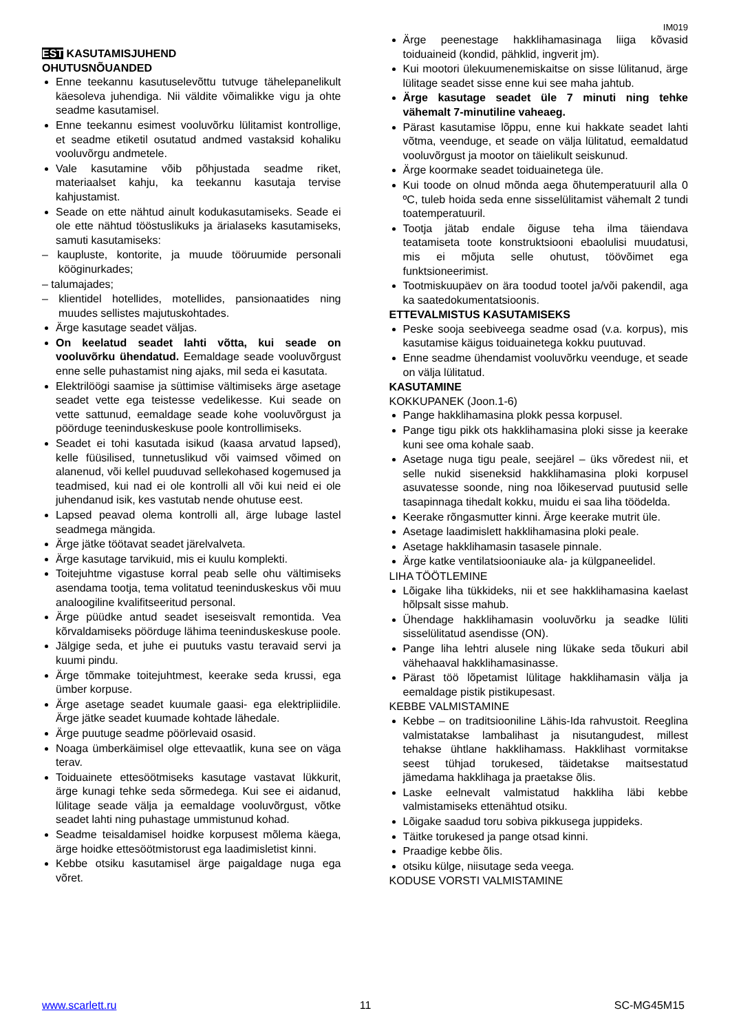IM019
EST KASUTAMISJUHEND
OHUTUSNÕUANDED
Enne teekannu kasutuselevõttu tutvuge tähelepanelikult käesoleva juhendiga. Nii väldite võimalikke vigu ja ohte seadme kasutamisel.
Enne teekannu esimest vooluvõrku lülitamist kontrollige, et seadme etiketil osutatud andmed vastaksid kohaliku vooluvõrgu andmetele.
Vale kasutamine võib põhjustada seadme riket, materiaalset kahju, ka teekannu kasutaja tervise kahjustamist.
Seade on ette nähtud ainult kodukasutamiseks. Seade ei ole ette nähtud tööstuslikuks ja ärialaseks kasutamiseks, samuti kasutamiseks:
– kaupluste, kontorite, ja muude tööruumide personali kööginurkades;
– talumajades;
– klientidel hotellides, motellides, pansionaatides ning muudes sellistes majutuskohtades.
Ärge kasutage seadet väljas.
On keelatud seadet lahti võtta, kui seade on vooluvõrku ühendatud. Eemaldage seade vooluvõrgust enne selle puhastamist ning ajaks, mil seda ei kasutata.
Elektrilöögi saamise ja süttimise vältimiseks ärge asetage seadet vette ega teistesse vedelikesse. Kui seade on vette sattunud, eemaldage seade kohe vooluvõrgust ja pöörduge teeninduskeskuse poole kontrollimiseks.
Seadet ei tohi kasutada isikud (kaasa arvatud lapsed), kelle füüsilised, tunnetuslikud või vaimsed võimed on alanenud, või kellel puuduvad sellekohased kogemused ja teadmised, kui nad ei ole kontrolli all või kui neid ei ole juhendanud isik, kes vastutab nende ohutuse eest.
Lapsed peavad olema kontrolli all, ärge lubage lastel seadmega mängida.
Ärge jätke töötavat seadet järelvalveta.
Ärge kasutage tarvikuid, mis ei kuulu komplekti.
Toitejuhtme vigastuse korral peab selle ohu vältimiseks asendama tootja, tema volitatud teeninduskeskus või muu analoogiline kvalifitseeritud personal.
Ärge püüdke antud seadet iseseisvalt remontida. Vea kõrvaldamiseks pöörduge lähima teeninduskeskuse poole.
Jälgige seda, et juhe ei puutuks vastu teravaid servi ja kuumi pindu.
Ärge tõmmake toitejuhtmest, keerake seda krussi, ega ümber korpuse.
Ärge asetage seadet kuumale gaasi- ega elektripliidile. Ärge jätke seadet kuumade kohtade lähedale.
Ärge puutuge seadme pöörlevaid osasid.
Noaga ümberkäimisel olge ettevaatlik, kuna see on väga terav.
Toiduainete ettesöötmiseks kasutage vastavat lükkurit, ärge kunagi tehke seda sõrmedega. Kui see ei aidanud, lülitage seade välja ja eemaldage vooluvõrgust, võtke seadet lahti ning puhastage ummistunud kohad.
Seadme teisaldamisel hoidke korpusest mõlema käega, ärge hoidke ettesöötmistorust ega laadimisletist kinni.
Kebbe otsiku kasutamisel ärge paigaldage nuga ega võret.
Ärge peenestage hakklihamasinaga liiga kõvasid toiduaineid (kondid, pähklid, ingverit jm).
Kui mootori ülekuumenemiskaitse on sisse lülitanud, ärge lülitage seadet sisse enne kui see maha jahtub.
Ärge kasutage seadet üle 7 minuti ning tehke vähemalt 7-minutiline vaheaeg.
Pärast kasutamise lõppu, enne kui hakkate seadet lahti võtma, veenduge, et seade on välja lülitatud, eemaldatud vooluvõrgust ja mootor on täielikult seiskunud.
Ärge koormake seadet toiduainetega üle.
Kui toode on olnud mõnda aega õhutemperatuuril alla 0 ºC, tuleb hoida seda enne sisselülitamist vähemalt 2 tundi toatemperatuuril.
Tootja jätab endale õiguse teha ilma täiendava teatamiseta toote konstruktsiooni ebaolulisi muudatusi, mis ei mõjuta selle ohutust, töövõimet ega funktsioneerimist.
Tootmiskuupäev on ära toodud tootel ja/või pakendil, aga ka saatedokumentatsioonis.
ETTEVALMISTUS KASUTAMISEKS
Peske sooja seebiveega seadme osad (v.a. korpus), mis kasutamise käigus toiduainetega kokku puutuvad.
Enne seadme ühendamist vooluvõrku veenduge, et seade on välja lülitatud.
KASUTAMINE
KOKKUPANEK (Joon.1-6)
Pange hakklihamasina plokk pessa korpusel.
Pange tigu pikk ots hakklihamasina ploki sisse ja keerake kuni see oma kohale saab.
Asetage nuga tigu peale, seejärel – üks võredest nii, et selle nukid siseneksid hakklihamasina ploki korpusel asuvatesse soonde, ning noa lõikeservad puutusid selle tasapinnaga tihedalt kokku, muidu ei saa liha töödelda.
Keerake rõngasmutter kinni. Ärge keerake mutrit üle.
Asetage laadimislett hakklihamasina ploki peale.
Asetage hakklihamasin tasasele pinnale.
Ärge katke ventilatsiooniauke ala- ja külgpaneelidel.
LIHA TÖÖTLEMINE
Lõigake liha tükkideks, nii et see hakklihamasina kaelast hõlpsalt sisse mahub.
Ühendage hakklihamasin vooluvõrku ja seadke lüliti sisselülitatud asendisse (ON).
Pange liha lehtri alusele ning lükake seda tõukuri abil vähehaaval hakklihamasinasse.
Pärast töö lõpetamist lülitage hakklihamasin välja ja eemaldage pistik pistikupesast.
KEBBE VALMISTAMINE
Kebbe – on traditsiooniline Lähis-Ida rahvustoit. Reeglina valmistatakse lambalihast ja nisutangudest, millest tehakse ühtlane hakklihamass. Hakklihast vormitakse seest tühjad torukesed, täidetakse maitsestatud jämedama hakklihaga ja praetakse õlis.
Laske eelnevalt valmistatud hakkliha läbi kebbe valmistamiseks ettenähtud otsiku.
Lõigake saadud toru sobiva pikkusega juppideks.
Täitke torukesed ja pange otsad kinni.
Praadige kebbe õlis.
otsiku külge, niisutage seda veega.
KODUSE VORSTI VALMISTAMINE
www.scarlett.ru 11 SC-MG45M15